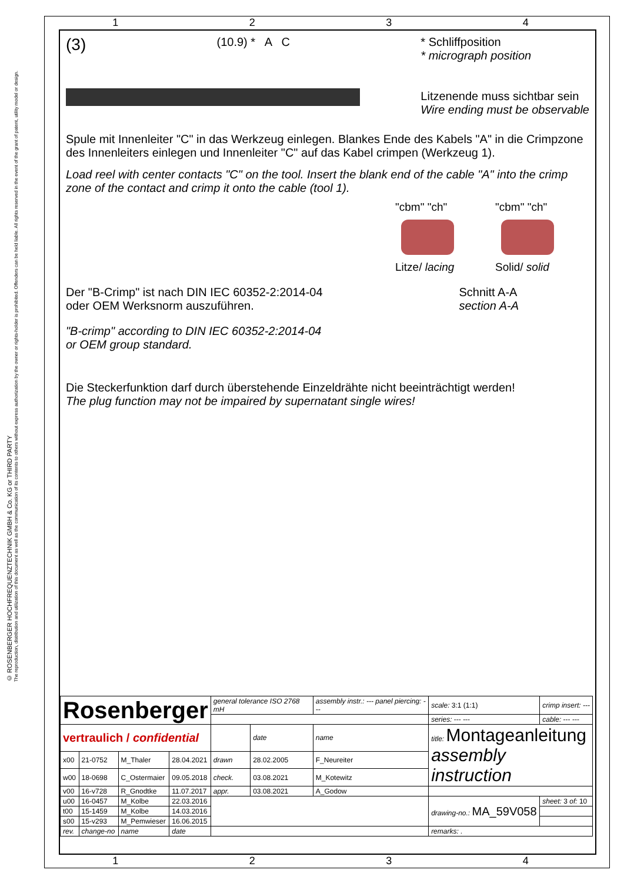© ROSENBERGER HOCHFREQUENZTECHNIK GMBH & Co. KG or THIRD PARTY
The reproduction, distribution and utilization of this document as well as the communication of its contents to others without express authorization by the owner or rights-holder is prohibited. Offenders can be held liable. All rights reserved in the event of the grant of patent, utility model or design.
1234
(3)
(10.9) * A C * Schliffposition
* micrograph position
Litzenende muss sichtbar sein
Wire ending must be observable
Spule mit Innenleiter "C" in das Werkzeug einlegen. Blankes Ende des Kabels "A" in die Crimpzone des Innenleiters einlegen und Innenleiter "C" auf das Kabel crimpen (Werkzeug 1).
Load reel with center contacts "C" on the tool. Insert the blank end of the cable "A" into the crimp zone of the contact and crimp it onto the cable (tool 1).
"cbm" "ch"
Litze/ lacing
"cbm" "ch"
Solid/ solid
Der "B-Crimp" ist nach DIN IEC 60352-2:2014-04
oder OEM Werksnorm auszuführen.
"B-crimp" according to DIN IEC 60352-2:2014-04
or OEM group standard.
Schnitt A-A
section A-A
Die Steckerfunktion darf durch überstehende Einzeldrähte nicht beeinträchtigt werden!
The plug function may not be impaired by supernatant single wires!
| Rosenberger | | | | general tolerance ISO 2768 mH | | assembly instr.: --- panel piercing: --- | scale: 3:1 (1:1) | crimp insert: --- |
| | | | | | | | series: --- --- | cable: --- --- |
| vertraulich / confidential | | | | | date | name | title: Montageanleitung assembly instruction | |
| x00 | 21-0752 | M_Thaler | 28.04.2021 | drawn | 28.02.2005 | F_Neureiter | | |
| w00 | 18-0698 | C_Ostermaier | 09.05.2018 | check. | 03.08.2021 | M_Kotewitz | | |
| v00 | 16-v728 | R_Gnodtke | 11.07.2017 | appr. | 03.08.2021 | A_Godow | | |
| u00 | 16-0457 | M_Kolbe | 22.03.2016 | | | | drawing-no.: MA_59V058 | sheet: 3 of: 10 |
| t00 | 15-1459 | M_Kolbe | 14.03.2016 | | | | | |
| s00 | 15-v293 | M_Pemwieser | 16.06.2015 | | | | | |
| rev. | change-no | name | date | | | | remarks: . | |
1234